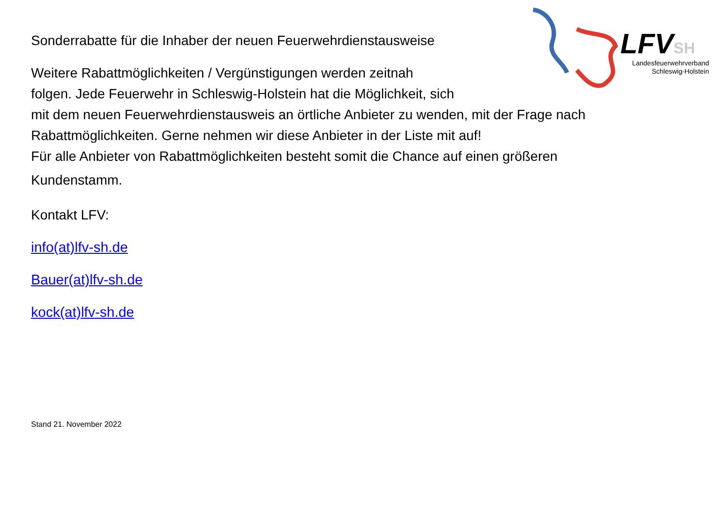LFVSH
Landesfeuerwehrverband
Schleswig-Holstein
Sonderrabatte für die Inhaber der neuen Feuerwehrdienstausweise
Weitere Rabattmöglichkeiten / Vergünstigungen werden zeitnah
folgen. Jede Feuerwehr in Schleswig-Holstein hat die Möglichkeit, sich
mit dem neuen Feuerwehrdienstausweis an örtliche Anbieter zu wenden, mit der Frage nach
Rabattmöglichkeiten. Gerne nehmen wir diese Anbieter in der Liste mit auf!
Für alle Anbieter von Rabattmöglichkeiten besteht somit die Chance auf einen größeren
Kundenstamm.
Kontakt LFV:
info(at)lfv-sh.de
Bauer(at)lfv-sh.de
kock(at)lfv-sh.de
Stand 21. November 2022